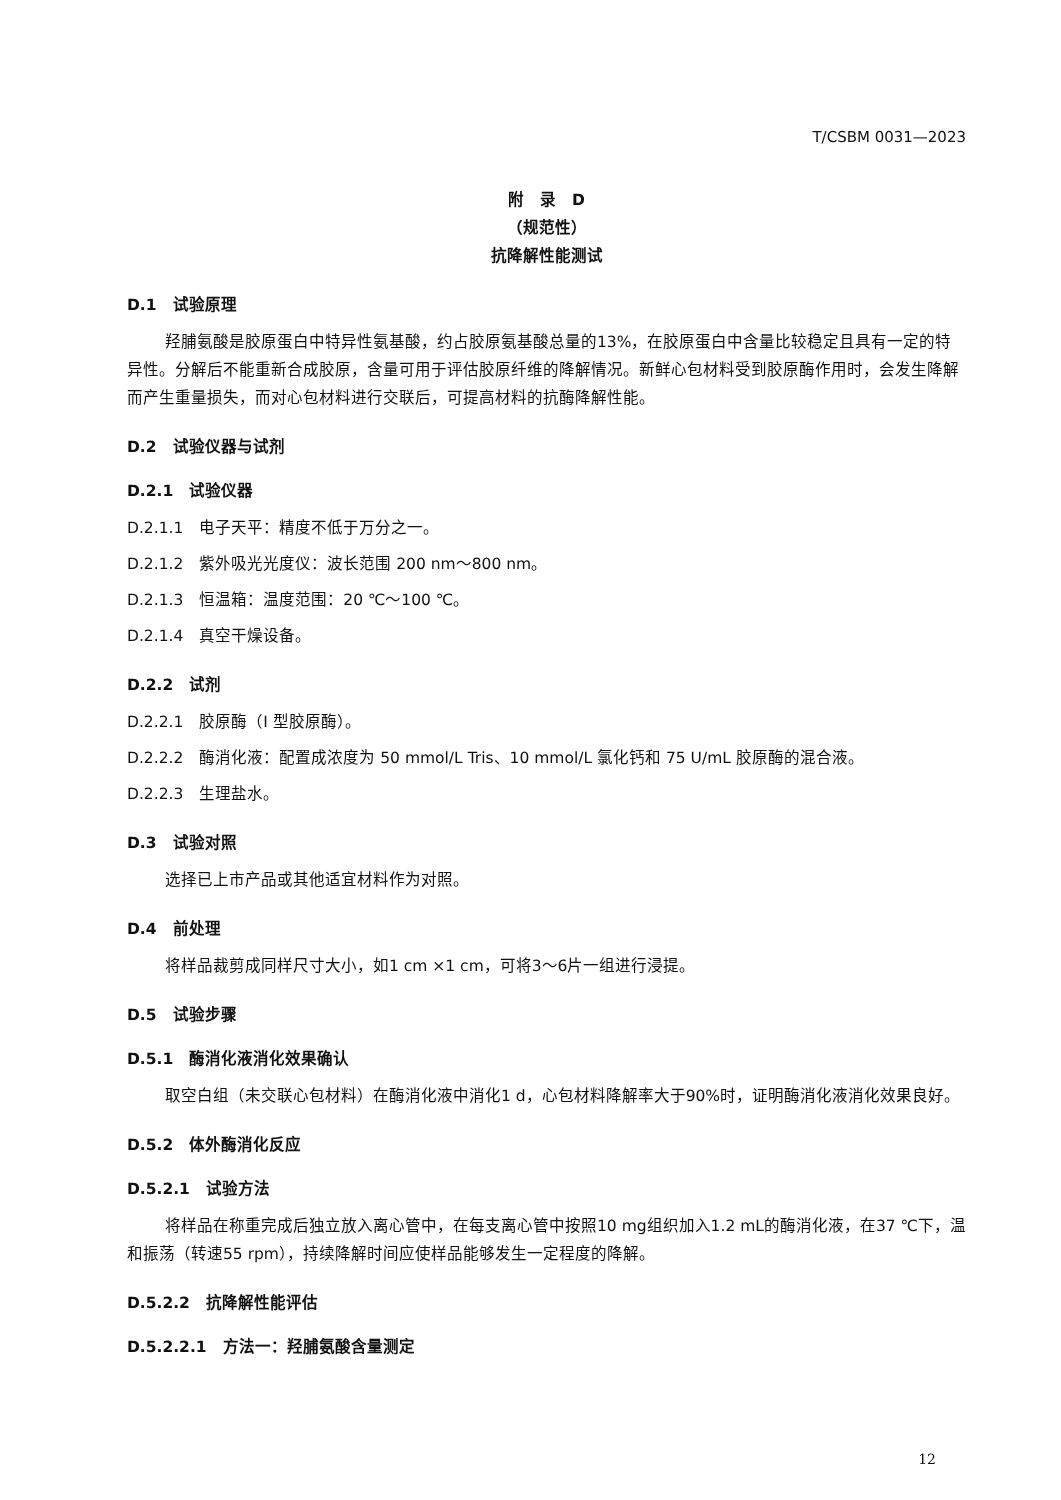T/CSBM 0031—2023
附　录　D
（规范性）
抗降解性能测试
D.1　试验原理
羟脯氨酸是胶原蛋白中特异性氨基酸，约占胶原氨基酸总量的13%，在胶原蛋白中含量比较稳定且具有一定的特异性。分解后不能重新合成胶原，含量可用于评估胶原纤维的降解情况。新鲜心包材料受到胶原酶作用时，会发生降解而产生重量损失，而对心包材料进行交联后，可提高材料的抗酶降解性能。
D.2　试验仪器与试剂
D.2.1　试验仪器
D.2.1.1　电子天平：精度不低于万分之一。
D.2.1.2　紫外吸光光度仪：波长范围 200 nm～800 nm。
D.2.1.3　恒温箱：温度范围：20 ℃～100 ℃。
D.2.1.4　真空干燥设备。
D.2.2　试剂
D.2.2.1　胶原酶（I 型胶原酶）。
D.2.2.2　酶消化液：配置成浓度为 50 mmol/L Tris、10 mmol/L 氯化钙和 75 U/mL 胶原酶的混合液。
D.2.2.3　生理盐水。
D.3　试验对照
选择已上市产品或其他适宜材料作为对照。
D.4　前处理
将样品裁剪成同样尺寸大小，如1 cm ×1 cm，可将3～6片一组进行浸提。
D.5　试验步骤
D.5.1　酶消化液消化效果确认
取空白组（未交联心包材料）在酶消化液中消化1 d，心包材料降解率大于90%时，证明酶消化液消化效果良好。
D.5.2　体外酶消化反应
D.5.2.1　试验方法
将样品在称重完成后独立放入离心管中，在每支离心管中按照10 mg组织加入1.2 mL的酶消化液，在37 ℃下，温和振荡（转速55 rpm），持续降解时间应使样品能够发生一定程度的降解。
D.5.2.2　抗降解性能评估
D.5.2.2.1　方法一：羟脯氨酸含量测定
12